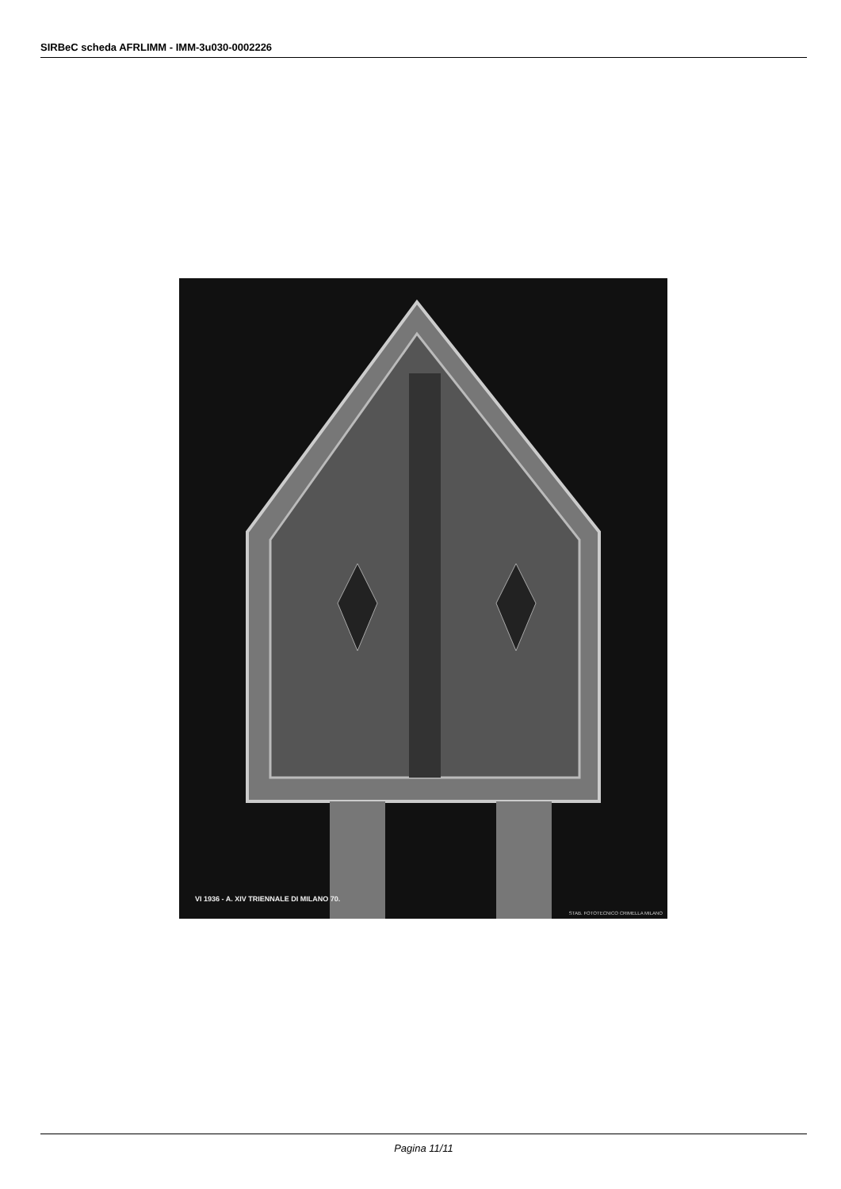SIRBeC scheda AFRLIMM - IMM-3u030-0002226
VI 1936 - A. XIV TRIENNALE DI MILANO 70.
STAB. FOTOTECNICO CRIMELLA MILANO
Pagina 11/11